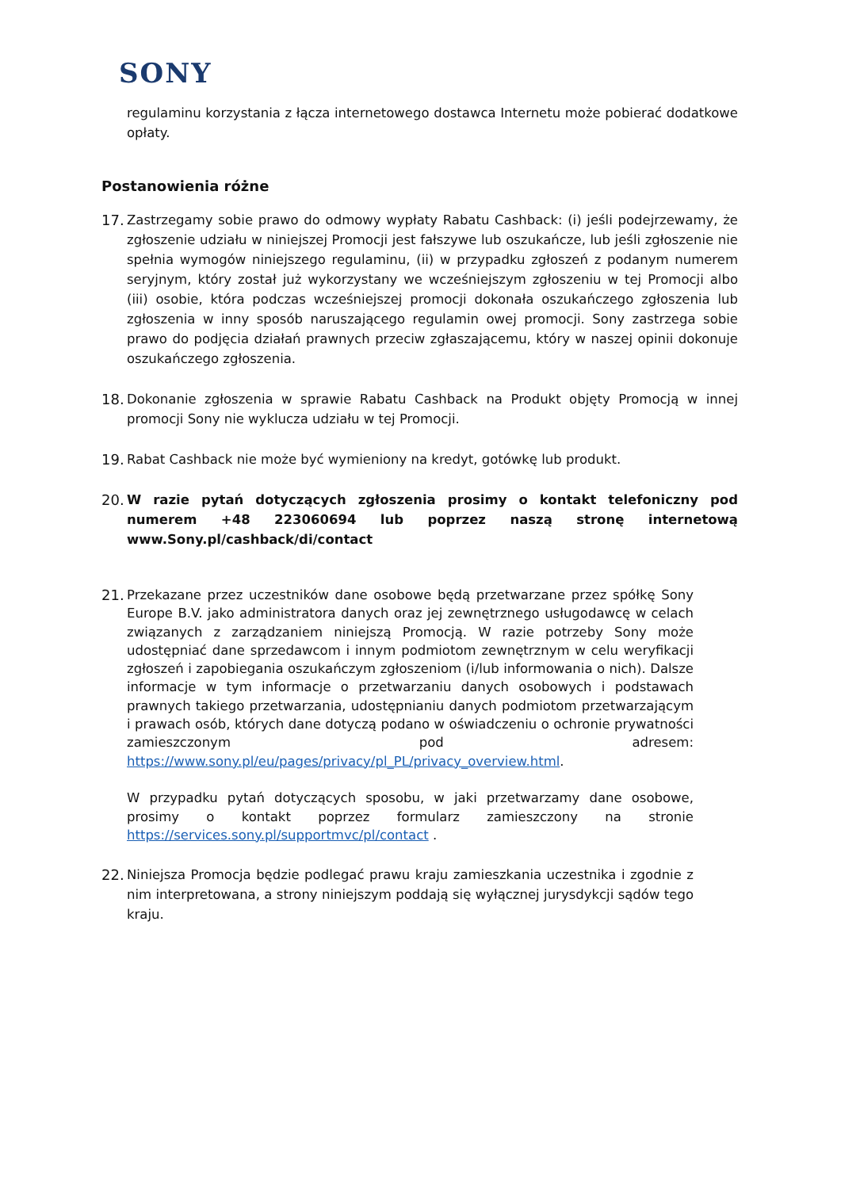SONY
regulaminu korzystania z łącza internetowego dostawca Internetu może pobierać dodatkowe opłaty.
Postanowienia różne
17.
Zastrzegamy sobie prawo do odmowy wypłaty Rabatu Cashback: (i) jeśli podejrzewamy, że zgłoszenie udziału w niniejszej Promocji jest fałszywe lub oszukańcze, lub jeśli zgłoszenie nie spełnia wymogów niniejszego regulaminu, (ii) w przypadku zgłoszeń z podanym numerem seryjnym, który został już wykorzystany we wcześniejszym zgłoszeniu w tej Promocji albo (iii) osobie, która podczas wcześniejszej promocji dokonała oszukańczego zgłoszenia lub zgłoszenia w inny sposób naruszającego regulamin owej promocji. Sony zastrzega sobie prawo do podjęcia działań prawnych przeciw zgłaszającemu, który w naszej opinii dokonuje oszukańczego zgłoszenia.
18.
Dokonanie zgłoszenia w sprawie Rabatu Cashback na Produkt objęty Promocją w innej promocji Sony nie wyklucza udziału w tej Promocji.
19.
Rabat Cashback nie może być wymieniony na kredyt, gotówkę lub produkt.
20.
W razie pytań dotyczących zgłoszenia prosimy o kontakt telefoniczny pod numerem +48 223060694 lub poprzez naszą stronę internetową www.Sony.pl/cashback/di/contact
21.
Przekazane przez uczestników dane osobowe będą przetwarzane przez spółkę Sony Europe B.V. jako administratora danych oraz jej zewnętrznego usługodawcę w celach związanych z zarządzaniem niniejszą Promocją. W razie potrzeby Sony może udostępniać dane sprzedawcom i innym podmiotom zewnętrznym w celu weryfikacji zgłoszeń i zapobiegania oszukańczym zgłoszeniom (i/lub informowania o nich). Dalsze informacje w tym informacje o przetwarzaniu danych osobowych i podstawach prawnych takiego przetwarzania, udostępnianiu danych podmiotom przetwarzającym i prawach osób, których dane dotyczą podano w oświadczeniu o ochronie prywatności zamieszczonym pod adresem: https://www.sony.pl/eu/pages/privacy/pl_PL/privacy_overview.html.
W przypadku pytań dotyczących sposobu, w jaki przetwarzamy dane osobowe, prosimy o kontakt poprzez formularz zamieszczony na stronie https://services.sony.pl/supportmvc/pl/contact .
22.
Niniejsza Promocja będzie podlegać prawu kraju zamieszkania uczestnika i zgodnie z nim interpretowana, a strony niniejszym poddają się wyłącznej jurysdykcji sądów tego kraju.